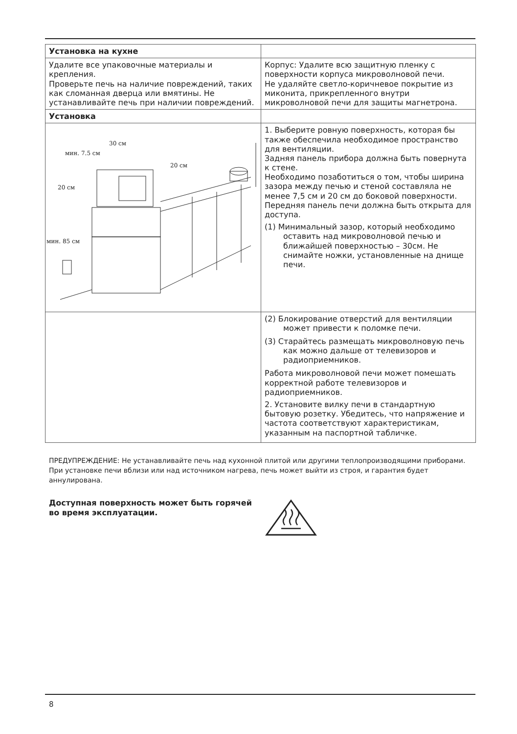| Установка на кухне | |
| Удалите все упаковочные материалы и крепления. Проверьте печь на наличие повреждений, таких как сломанная дверца или вмятины. Не устанавливайте печь при наличии повреждений. | Корпус: Удалите всю защитную пленку с поверхности корпуса микроволновой печи. Не удаляйте светло-коричневое покрытие из миконита, прикрепленного внутри микроволновой печи для защиты магнетрона. |
| Установка | |
| 30 см мин. 7.5 см 20 см 20 см мин. 85 см | 1. Выберите ровную поверхность, которая бы также обеспечила необходимое пространство для вентиляции. Задняя панель прибора должна быть повернута к стене. Необходимо позаботиться о том, чтобы ширина зазора между печью и стеной составляла не менее 7,5 см и 20 см до боковой поверхности. Передняя панель печи должна быть открыта для доступа. (1) Минимальный зазор, который необходимо оставить над микроволновой печью и ближайшей поверхностью – 30см. Не снимайте ножки, установленные на днище печи. |
| | (2) Блокирование отверстий для вентиляции может привести к поломке печи. (3) Старайтесь размещать микроволновую печь как можно дальше от телевизоров и радиоприемников. Работа микроволновой печи может помешать корректной работе телевизоров и радиоприемников. 2. Установите вилку печи в стандартную бытовую розетку. Убедитесь, что напряжение и частота соответствуют характеристикам, указанным на паспортной табличке. |
ПРЕДУПРЕЖДЕНИЕ: Не устанавливайте печь над кухонной плитой или другими теплопроизводящими приборами. При установке печи вблизи или над источником нагрева, печь может выйти из строя, и гарантия будет аннулирована.
Доступная поверхность может быть горячей во время эксплуатации.
8